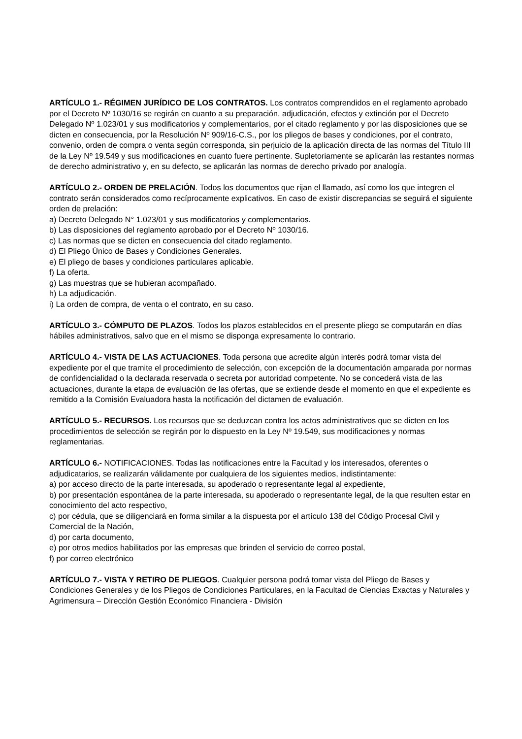ARTÍCULO 1.- RÉGIMEN JURÍDICO DE LOS CONTRATOS. Los contratos comprendidos en el reglamento aprobado por el Decreto Nº 1030/16 se regirán en cuanto a su preparación, adjudicación, efectos y extinción por el Decreto Delegado Nº 1.023/01 y sus modificatorios y complementarios, por el citado reglamento y por las disposiciones que se dicten en consecuencia, por la Resolución Nº 909/16-C.S., por los pliegos de bases y condiciones, por el contrato, convenio, orden de compra o venta según corresponda, sin perjuicio de la aplicación directa de las normas del Título III de la Ley Nº 19.549 y sus modificaciones en cuanto fuere pertinente. Supletoriamente se aplicarán las restantes normas de derecho administrativo y, en su defecto, se aplicarán las normas de derecho privado por analogía.
ARTÍCULO 2.- ORDEN DE PRELACIÓN. Todos los documentos que rijan el llamado, así como los que integren el contrato serán considerados como recíprocamente explicativos. En caso de existir discrepancias se seguirá el siguiente orden de prelación:
a) Decreto Delegado N° 1.023/01 y sus modificatorios y complementarios.
b) Las disposiciones del reglamento aprobado por el Decreto Nº 1030/16.
c) Las normas que se dicten en consecuencia del citado reglamento.
d) El Pliego Único de Bases y Condiciones Generales.
e) El pliego de bases y condiciones particulares aplicable.
f) La oferta.
g) Las muestras que se hubieran acompañado.
h) La adjudicación.
i) La orden de compra, de venta o el contrato, en su caso.
ARTÍCULO 3.- CÓMPUTO DE PLAZOS. Todos los plazos establecidos en el presente pliego se computarán en días hábiles administrativos, salvo que en el mismo se disponga expresamente lo contrario.
ARTÍCULO 4.- VISTA DE LAS ACTUACIONES. Toda persona que acredite algún interés podrá tomar vista del expediente por el que tramite el procedimiento de selección, con excepción de la documentación amparada por normas de confidencialidad o la declarada reservada o secreta por autoridad competente. No se concederá vista de las actuaciones, durante la etapa de evaluación de las ofertas, que se extiende desde el momento en que el expediente es remitido a la Comisión Evaluadora hasta la notificación del dictamen de evaluación.
ARTÍCULO 5.- RECURSOS. Los recursos que se deduzcan contra los actos administrativos que se dicten en los procedimientos de selección se regirán por lo dispuesto en la Ley Nº 19.549, sus modificaciones y normas reglamentarias.
ARTÍCULO 6.- NOTIFICACIONES. Todas las notificaciones entre la Facultad y los interesados, oferentes o adjudicatarios, se realizarán válidamente por cualquiera de los siguientes medios, indistintamente:
a) por acceso directo de la parte interesada, su apoderado o representante legal al expediente,
b) por presentación espontánea de la parte interesada, su apoderado o representante legal, de la que resulten estar en conocimiento del acto respectivo,
c) por cédula, que se diligenciará en forma similar a la dispuesta por el artículo 138 del Código Procesal Civil y Comercial de la Nación,
d) por carta documento,
e) por otros medios habilitados por las empresas que brinden el servicio de correo postal,
f) por correo electrónico
ARTÍCULO 7.- VISTA Y RETIRO DE PLIEGOS. Cualquier persona podrá tomar vista del Pliego de Bases y Condiciones Generales y de los Pliegos de Condiciones Particulares, en la Facultad de Ciencias Exactas y Naturales y Agrimensura – Dirección Gestión Económico Financiera - División